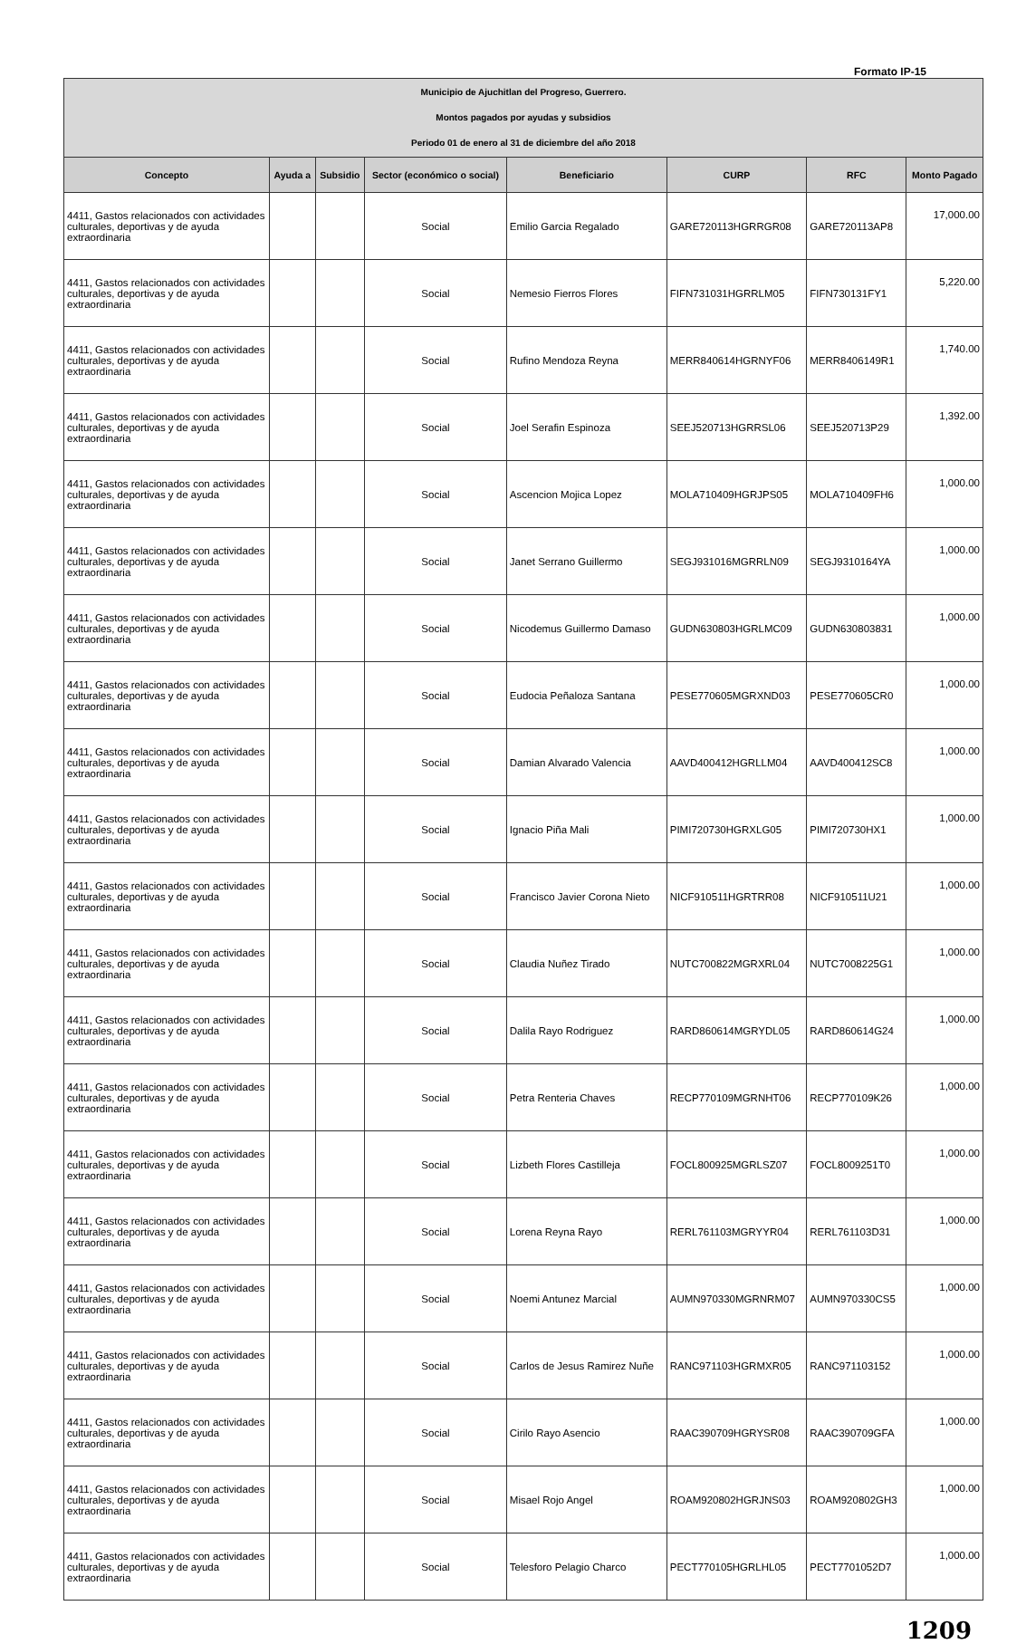Formato IP-15
| Municipio de Ajuchitlan del Progreso, Guerrero. Montos pagados por ayudas y subsidios Periodo 01 de enero al 31 de diciembre del año 2018 | | | | | | | |
| Concepto | Ayuda a | Subsidio | Sector (económico o social) | Beneficiario | CURP | RFC | Monto Pagado |
| 4411, Gastos relacionados con actividades culturales, deportivas y de ayuda extraordinaria | | | Social | Emilio Garcia Regalado | GARE720113HGRRGR08 | GARE720113AP8 | 17,000.00 |
| 4411, Gastos relacionados con actividades culturales, deportivas y de ayuda extraordinaria | | | Social | Nemesio Fierros Flores | FIFN731031HGRRLM05 | FIFN730131FY1 | 5,220.00 |
| 4411, Gastos relacionados con actividades culturales, deportivas y de ayuda extraordinaria | | | Social | Rufino Mendoza Reyna | MERR840614HGRNYF06 | MERR8406149R1 | 1,740.00 |
| 4411, Gastos relacionados con actividades culturales, deportivas y de ayuda extraordinaria | | | Social | Joel Serafin Espinoza | SEEJ520713HGRRSL06 | SEEJ520713P29 | 1,392.00 |
| 4411, Gastos relacionados con actividades culturales, deportivas y de ayuda extraordinaria | | | Social | Ascencion Mojica Lopez | MOLA710409HGRJPS05 | MOLA710409FH6 | 1,000.00 |
| 4411, Gastos relacionados con actividades culturales, deportivas y de ayuda extraordinaria | | | Social | Janet Serrano Guillermo | SEGJ931016MGRRLN09 | SEGJ9310164YA | 1,000.00 |
| 4411, Gastos relacionados con actividades culturales, deportivas y de ayuda extraordinaria | | | Social | Nicodemus Guillermo Damaso | GUDN630803HGRLMC09 | GUDN630803831 | 1,000.00 |
| 4411, Gastos relacionados con actividades culturales, deportivas y de ayuda extraordinaria | | | Social | Eudocia Peñaloza Santana | PESE770605MGRXND03 | PESE770605CR0 | 1,000.00 |
| 4411, Gastos relacionados con actividades culturales, deportivas y de ayuda extraordinaria | | | Social | Damian Alvarado Valencia | AAVD400412HGRLLM04 | AAVD400412SC8 | 1,000.00 |
| 4411, Gastos relacionados con actividades culturales, deportivas y de ayuda extraordinaria | | | Social | Ignacio Piña Mali | PIMI720730HGRXLG05 | PIMI720730HX1 | 1,000.00 |
| 4411, Gastos relacionados con actividades culturales, deportivas y de ayuda extraordinaria | | | Social | Francisco Javier Corona Nieto | NICF910511HGRTRR08 | NICF910511U21 | 1,000.00 |
| 4411, Gastos relacionados con actividades culturales, deportivas y de ayuda extraordinaria | | | Social | Claudia Nuñez Tirado | NUTC700822MGRXRL04 | NUTC7008225G1 | 1,000.00 |
| 4411, Gastos relacionados con actividades culturales, deportivas y de ayuda extraordinaria | | | Social | Dalila Rayo Rodriguez | RARD860614MGRYDL05 | RARD860614G24 | 1,000.00 |
| 4411, Gastos relacionados con actividades culturales, deportivas y de ayuda extraordinaria | | | Social | Petra Renteria Chaves | RECP770109MGRNHT06 | RECP770109K26 | 1,000.00 |
| 4411, Gastos relacionados con actividades culturales, deportivas y de ayuda extraordinaria | | | Social | Lizbeth Flores Castilleja | FOCL800925MGRLSZ07 | FOCL8009251T0 | 1,000.00 |
| 4411, Gastos relacionados con actividades culturales, deportivas y de ayuda extraordinaria | | | Social | Lorena Reyna Rayo | RERL761103MGRYYR04 | RERL761103D31 | 1,000.00 |
| 4411, Gastos relacionados con actividades culturales, deportivas y de ayuda extraordinaria | | | Social | Noemi Antunez Marcial | AUMN970330MGRNRM07 | AUMN970330CS5 | 1,000.00 |
| 4411, Gastos relacionados con actividades culturales, deportivas y de ayuda extraordinaria | | | Social | Carlos de Jesus Ramirez Nuñe | RANC971103HGRMXR05 | RANC971103152 | 1,000.00 |
| 4411, Gastos relacionados con actividades culturales, deportivas y de ayuda extraordinaria | | | Social | Cirilo Rayo Asencio | RAAC390709HGRYSR08 | RAAC390709GFA | 1,000.00 |
| 4411, Gastos relacionados con actividades culturales, deportivas y de ayuda extraordinaria | | | Social | Misael Rojo Angel | ROAM920802HGRJNS03 | ROAM920802GH3 | 1,000.00 |
| 4411, Gastos relacionados con actividades culturales, deportivas y de ayuda extraordinaria | | | Social | Telesforo Pelagio Charco | PECT770105HGRLHL05 | PECT7701052D7 | 1,000.00 |
1209